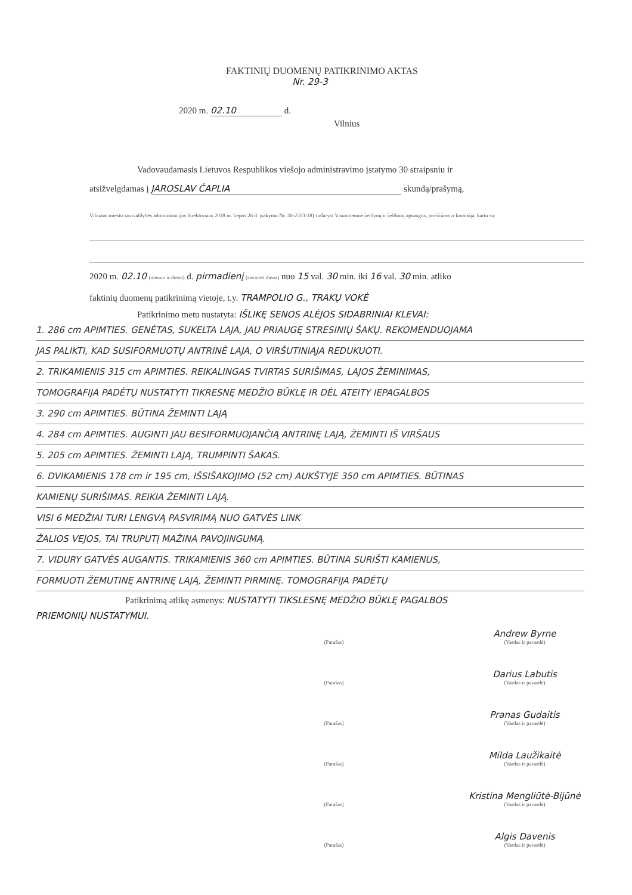FAKTINIŲ DUOMENŲ PATIKRINIMO AKTAS
Nr. 29-3
2020 m. 02.10 d.
Vilnius
Vadovaudamasis Lietuvos Respublikos viešojo administravimo įstatymo 30 straipsniu ir
atsižvelgdamas į JAROSLAV ČAPLIA skundą/prašymą,
Vilniaus miesto savivaldybės administracijos direktoriaus 2018 m. liepos 26 d. įsakymu Nr. 30-2503-18) sudaryta Visuomeninė želdynų ir želdinių apsaugos, priežiūros ir komisija, kartu su:
2020 m. 02.10 (mėnuo ir diena) d. pirmadienį (savaitės diena) nuo 15 val. 30 min. iki 16 val. 30 min. atliko
faktinių duomenų patikrinimą vietoje, t.y. TRAMPOLIO G., TRAKŲ VOKĖ
Patikrinimo metu nustatyta: IŠLIKĘ SENOS ALĖJOS SIDABRINIAI KLEVAI:
1. 286 cm APIMTIES. GENĖTAS, SUKELTA LAJA, JAU PRIAUGĘ STRESINIŲ ŠAKŲ. REKOMENDUOJAMA
JAS PALIKTI, KAD SUSIFORMUOTŲ ANTRINĖ LAJA, O VIRŠUTINIĄJA REDUKUOTI.
2. TRIKAMIENIS 315 cm APIMTIES. REIKALINGAS TVIRTAS SURIŠIMAS, LAJOS ŽEMINIMAS,
TOMOGRAFIJA PADĖTŲ NUSTATYTI TIKRESNĘ MEDŽIO BŪKLĘ IR DĖL ATEITY IEPAGALBOS
3. 290 cm APIMTIES. BŪTINA ŽEMINTI LAJĄ
4. 284 cm APIMTIES. AUGINTI JAU BESIFORMUOJANČIĄ ANTRINĘ LAJĄ, ŽEMINTI IŠ VIRŠAUS
5. 205 cm APIMTIES. ŽEMINTI LAJĄ, TRUMPINTI ŠAKAS.
6. DVIKAMIENIS 178 cm ir 195 cm, IŠSIŠAKOJIMO (52 cm) AUKŠTYJE 350 cm APIMTIES. BŪTINAS
KAMIENŲ SURIŠIMAS. REIKIA ŽEMINTI LAJĄ.
VISI 6 MEDŽIAI TURI LENGVĄ PASVIRIMĄ NUO GATVĖS LINK
ŽALIOS VEJOS, TAI TRUPUTĮ MAŽINA PAVOJINGUMĄ.
7. VIDURY GATVĖS AUGANTIS. TRIKAMIENIS 360 cm APIMTIES. BŪTINA SURIŠTI KAMIENUS,
FORMUOTI ŽEMUTINĘ ANTRINĘ LAJĄ, ŽEMINTI PIRMINĘ. TOMOGRAFIJA PADĖTŲ
Patikrinimą atlikę asmenys: NUSTATYTI TIKSLESNĘ MEDŽIO BŪKLĘ PAGALBOS
PRIEMONIŲ NUSTATYMUI.
(Parašas)
Andrew Byrne
(Vardas ir pavardė)
(Parašas)
Darius Labutis
(Vardas ir pavardė)
(Parašas)
Pranas Gudaitis
(Vardas ir pavardė)
(Parašas)
Milda Laužikaitė
(Vardas ir pavardė)
(Parašas)
Kristina Mengliūtė-Bijūnė
(Vardas ir pavardė)
(Parašas)
Algis Davenis
(Vardas ir pavardė)